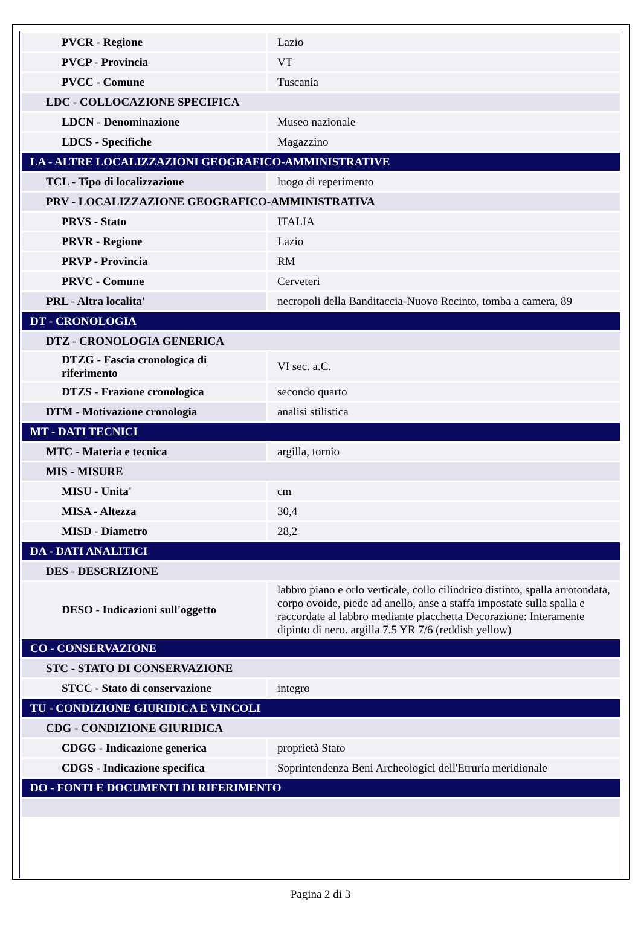| PVCR - Regione | Lazio |
| PVCP - Provincia | VT |
| PVCC - Comune | Tuscania |
| LDC - COLLOCAZIONE SPECIFICA | |
| LDCN - Denominazione | Museo nazionale |
| LDCS - Specifiche | Magazzino |
| LA - ALTRE LOCALIZZAZIONI GEOGRAFICO-AMMINISTRATIVE | |
| TCL - Tipo di localizzazione | luogo di reperimento |
| PRV - LOCALIZZAZIONE GEOGRAFICO-AMMINISTRATIVA | |
| PRVS - Stato | ITALIA |
| PRVR - Regione | Lazio |
| PRVP - Provincia | RM |
| PRVC - Comune | Cerveteri |
| PRL - Altra localita' | necropoli della Banditaccia-Nuovo Recinto, tomba a camera, 89 |
| DT - CRONOLOGIA | |
| DTZ - CRONOLOGIA GENERICA | |
| DTZG - Fascia cronologica di riferimento | VI sec. a.C. |
| DTZS - Frazione cronologica | secondo quarto |
| DTM - Motivazione cronologia | analisi stilistica |
| MT - DATI TECNICI | |
| MTC - Materia e tecnica | argilla, tornio |
| MIS - MISURE | |
| MISU - Unita' | cm |
| MISA - Altezza | 30,4 |
| MISD - Diametro | 28,2 |
| DA - DATI ANALITICI | |
| DES - DESCRIZIONE | |
| DESO - Indicazioni sull'oggetto | labbro piano e orlo verticale, collo cilindrico distinto, spalla arrotondata, corpo ovoide, piede ad anello, anse a staffa impostate sulla spalla e raccordate al labbro mediante placchetta Decorazione: Interamente dipinto di nero. argilla 7.5 YR 7/6 (reddish yellow) |
| CO - CONSERVAZIONE | |
| STC - STATO DI CONSERVAZIONE | |
| STCC - Stato di conservazione | integro |
| TU - CONDIZIONE GIURIDICA E VINCOLI | |
| CDG - CONDIZIONE GIURIDICA | |
| CDGG - Indicazione generica | proprietà Stato |
| CDGS - Indicazione specifica | Soprintendenza Beni Archeologici dell'Etruria meridionale |
| DO - FONTI E DOCUMENTI DI RIFERIMENTO | |
Pagina 2 di 3